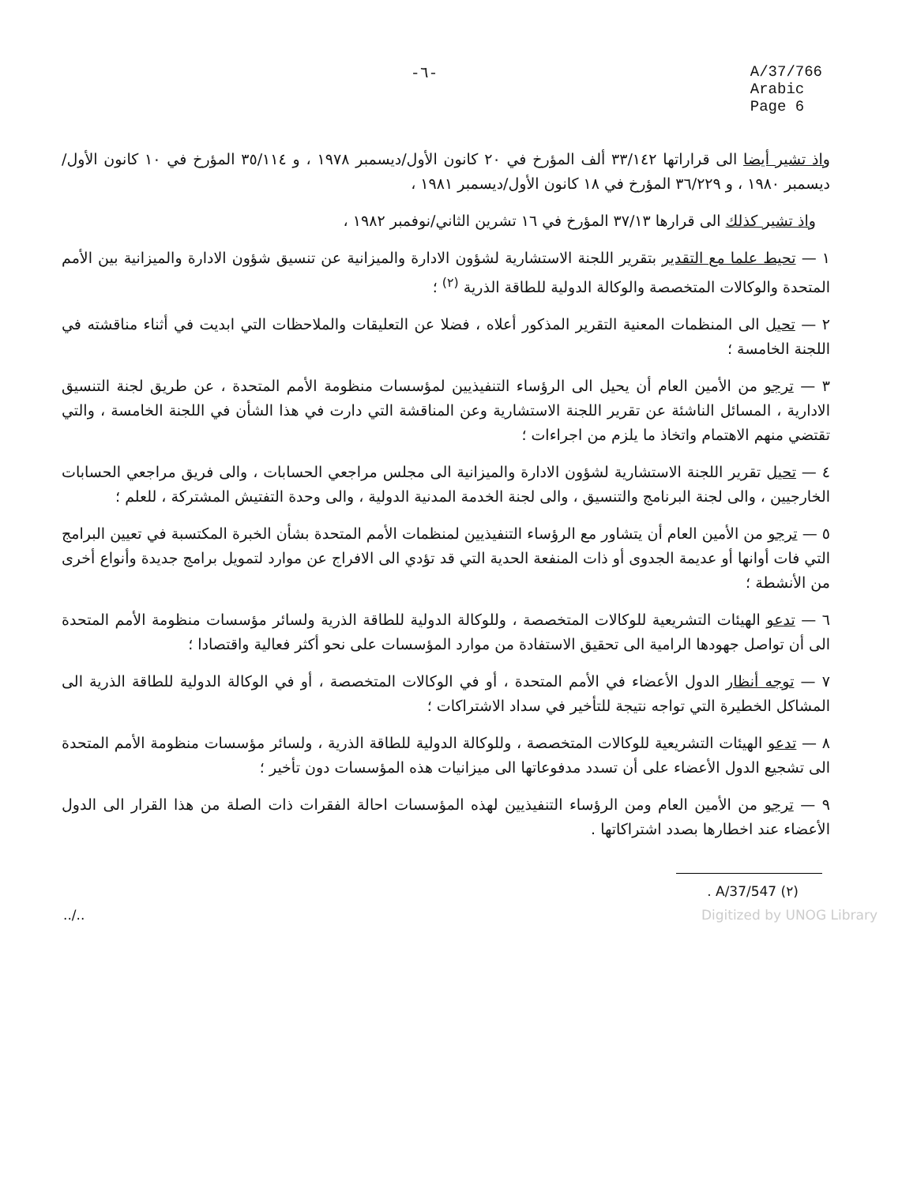-٦- A/37/766
Arabic
Page 6
واذ تشير أيضا الى قراراتها ٣٣/١٤٢ ألف المؤرخ في ٢٠ كانون الأول/ديسمبر ١٩٧٨ ، و ٣٥/١١٤ المؤرخ في ١٠ كانون الأول/ديسمبر ١٩٨٠ ، و ٣٦/٢٢٩ المؤرخ في ١٨ كانون الأول/ديسمبر ١٩٨١ ،
واذ تشير كذلك الى قرارها ٣٧/١٣ المؤرخ في ١٦ تشرين الثاني/نوفمبر ١٩٨٢ ،
١ — تحيط علما مع التقدير بتقرير اللجنة الاستشارية لشؤون الادارة والميزانية عن تنسيق شؤون الادارة والميزانية بين الأمم المتحدة والوكالات المتخصصة والوكالة الدولية للطاقة الذرية <sup>(٢)</sup> ؛
٢ — تحيل الى المنظمات المعنية التقرير المذكور أعلاه ، فضلا عن التعليقات والملاحظات التي ابديت في أثناء مناقشته في اللجنة الخامسة ؛
٣ — ترجو من الأمين العام أن يحيل الى الرؤساء التنفيذيين لمؤسسات منظومة الأمم المتحدة ، عن طريق لجنة التنسيق الادارية ، المسائل الناشئة عن تقرير اللجنة الاستشارية وعن المناقشة التي دارت في هذا الشأن في اللجنة الخامسة ، والتي تقتضي منهم الاهتمام واتخاذ ما يلزم من اجراءات ؛
٤ — تحيل تقرير اللجنة الاستشارية لشؤون الادارة والميزانية الى مجلس مراجعي الحسابات ، والى فريق مراجعي الحسابات الخارجيين ، والى لجنة البرنامج والتنسيق ، والى لجنة الخدمة المدنية الدولية ، والى وحدة التفتيش المشتركة ، للعلم ؛
٥ — ترجو من الأمين العام أن يتشاور مع الرؤساء التنفيذيين لمنظمات الأمم المتحدة بشأن الخبرة المكتسبة في تعيين البرامج التي فات أوانها أو عديمة الجدوى أو ذات المنفعة الحدية التي قد تؤدي الى الافراج عن موارد لتمويل برامج جديدة وأنواع أخرى من الأنشطة ؛
٦ — تدعو الهيئات التشريعية للوكالات المتخصصة ، وللوكالة الدولية للطاقة الذرية ولسائر مؤسسات منظومة الأمم المتحدة الى أن تواصل جهودها الرامية الى تحقيق الاستفادة من موارد المؤسسات على نحو أكثر فعالية واقتصادا ؛
٧ — توجه أنظار الدول الأعضاء في الأمم المتحدة ، أو في الوكالات المتخصصة ، أو في الوكالة الدولية للطاقة الذرية الى المشاكل الخطيرة التي تواجه نتيجة للتأخير في سداد الاشتراكات ؛
٨ — تدعو الهيئات التشريعية للوكالات المتخصصة ، وللوكالة الدولية للطاقة الذرية ، ولسائر مؤسسات منظومة الأمم المتحدة الى تشجيع الدول الأعضاء على أن تسدد مدفوعاتها الى ميزانيات هذه المؤسسات دون تأخير ؛
٩ — ترجو من الأمين العام ومن الرؤساء التنفيذيين لهذه المؤسسات احالة الفقرات ذات الصلة من هذا القرار الى الدول الأعضاء عند اخطارها بصدد اشتراكاتها .
(٢) A/37/547 .
../.. Digitized by UNOG Library